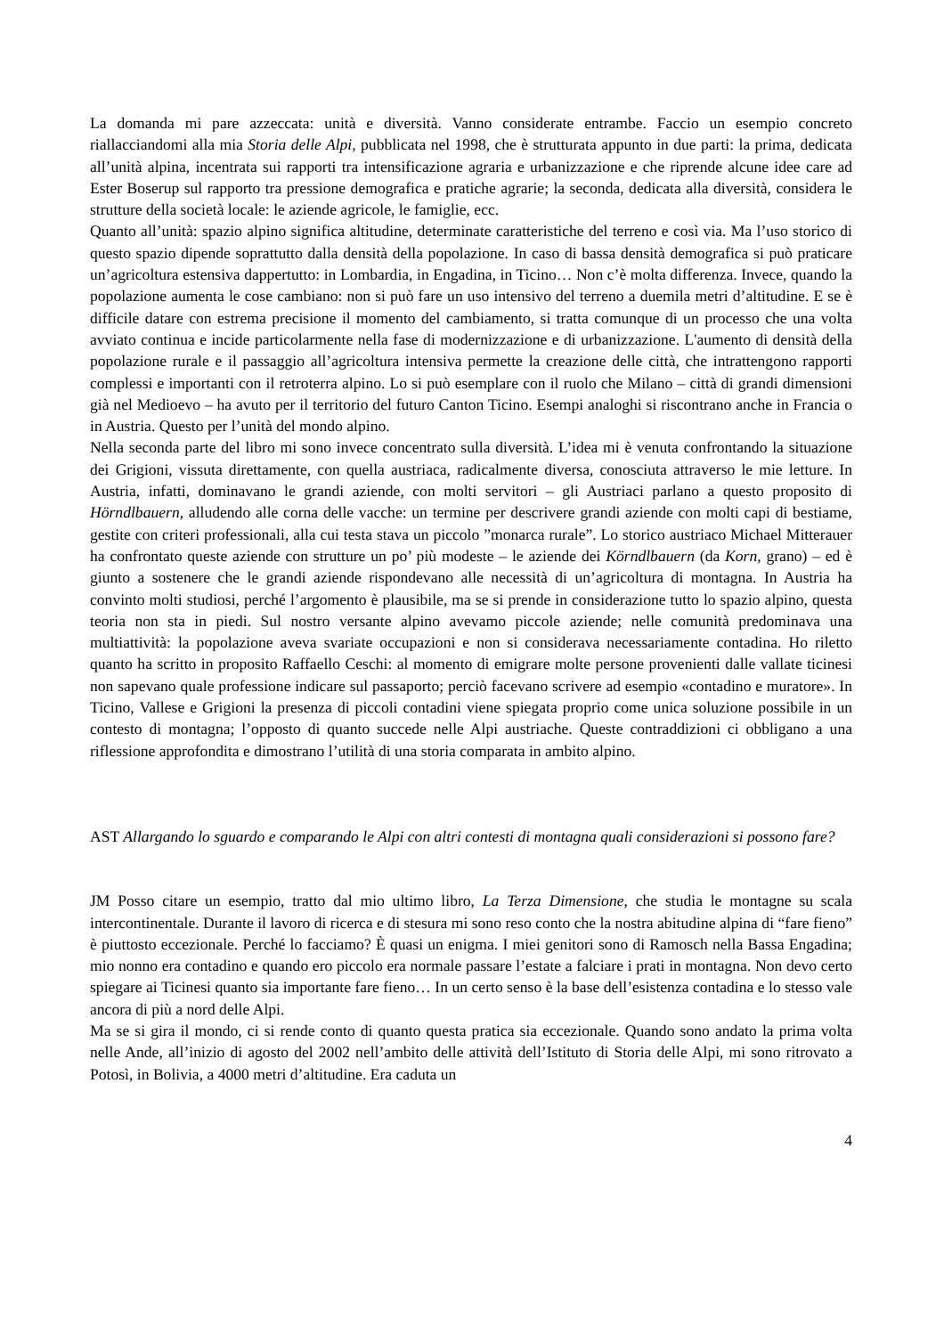La domanda mi pare azzeccata: unità e diversità. Vanno considerate entrambe. Faccio un esempio concreto riallacciandomi alla mia Storia delle Alpi, pubblicata nel 1998, che è strutturata appunto in due parti: la prima, dedicata all’unità alpina, incentrata sui rapporti tra intensificazione agraria e urbanizzazione e che riprende alcune idee care ad Ester Boserup sul rapporto tra pressione demografica e pratiche agrarie; la seconda, dedicata alla diversità, considera le strutture della società locale: le aziende agricole, le famiglie, ecc.
Quanto all’unità: spazio alpino significa altitudine, determinate caratteristiche del terreno e così via. Ma l’uso storico di questo spazio dipende soprattutto dalla densità della popolazione. In caso di bassa densità demografica si può praticare un’agricoltura estensiva dappertutto: in Lombardia, in Engadina, in Ticino… Non c’è molta differenza. Invece, quando la popolazione aumenta le cose cambiano: non si può fare un uso intensivo del terreno a duemila metri d’altitudine. E se è difficile datare con estrema precisione il momento del cambiamento, si tratta comunque di un processo che una volta avviato continua e incide particolarmente nella fase di modernizzazione e di urbanizzazione. L'aumento di densità della popolazione rurale e il passaggio all’agricoltura intensiva permette la creazione delle città, che intrattengono rapporti complessi e importanti con il retroterra alpino. Lo si può esemplare con il ruolo che Milano – città di grandi dimensioni già nel Medioevo – ha avuto per il territorio del futuro Canton Ticino. Esempi analoghi si riscontrano anche in Francia o in Austria. Questo per l’unità del mondo alpino.
Nella seconda parte del libro mi sono invece concentrato sulla diversità. L’idea mi è venuta confrontando la situazione dei Grigioni, vissuta direttamente, con quella austriaca, radicalmente diversa, conosciuta attraverso le mie letture. In Austria, infatti, dominavano le grandi aziende, con molti servitori – gli Austriaci parlano a questo proposito di Hörndlbauern, alludendo alle corna delle vacche: un termine per descrivere grandi aziende con molti capi di bestiame, gestite con criteri professionali, alla cui testa stava un piccolo ”monarca rurale”. Lo storico austriaco Michael Mitterauer ha confrontato queste aziende con strutture un po’ più modeste – le aziende dei Körndlbauern (da Korn, grano) – ed è giunto a sostenere che le grandi aziende rispondevano alle necessità di un’agricoltura di montagna. In Austria ha convinto molti studiosi, perché l’argomento è plausibile, ma se si prende in considerazione tutto lo spazio alpino, questa teoria non sta in piedi. Sul nostro versante alpino avevamo piccole aziende; nelle comunità predominava una multiattività: la popolazione aveva svariate occupazioni e non si considerava necessariamente contadina. Ho riletto quanto ha scritto in proposito Raffaello Ceschi: al momento di emigrare molte persone provenienti dalle vallate ticinesi non sapevano quale professione indicare sul passaporto; perciò facevano scrivere ad esempio «contadino e muratore». In Ticino, Vallese e Grigioni la presenza di piccoli contadini viene spiegata proprio come unica soluzione possibile in un contesto di montagna; l’opposto di quanto succede nelle Alpi austriache. Queste contraddizioni ci obbligano a una riflessione approfondita e dimostrano l’utilità di una storia comparata in ambito alpino.
AST Allargando lo sguardo e comparando le Alpi con altri contesti di montagna quali considerazioni si possono fare?
JM Posso citare un esempio, tratto dal mio ultimo libro, La Terza Dimensione, che studia le montagne su scala intercontinentale. Durante il lavoro di ricerca e di stesura mi sono reso conto che la nostra abitudine alpina di “fare fieno” è piuttosto eccezionale. Perché lo facciamo? È quasi un enigma. I miei genitori sono di Ramosch nella Bassa Engadina; mio nonno era contadino e quando ero piccolo era normale passare l’estate a falciare i prati in montagna. Non devo certo spiegare ai Ticinesi quanto sia importante fare fieno… In un certo senso è la base dell’esistenza contadina e lo stesso vale ancora di più a nord delle Alpi.
Ma se si gira il mondo, ci si rende conto di quanto questa pratica sia eccezionale. Quando sono andato la prima volta nelle Ande, all’inizio di agosto del 2002 nell’ambito delle attività dell’Istituto di Storia delle Alpi, mi sono ritrovato a Potosì, in Bolivia, a 4000 metri d’altitudine. Era caduta un
4